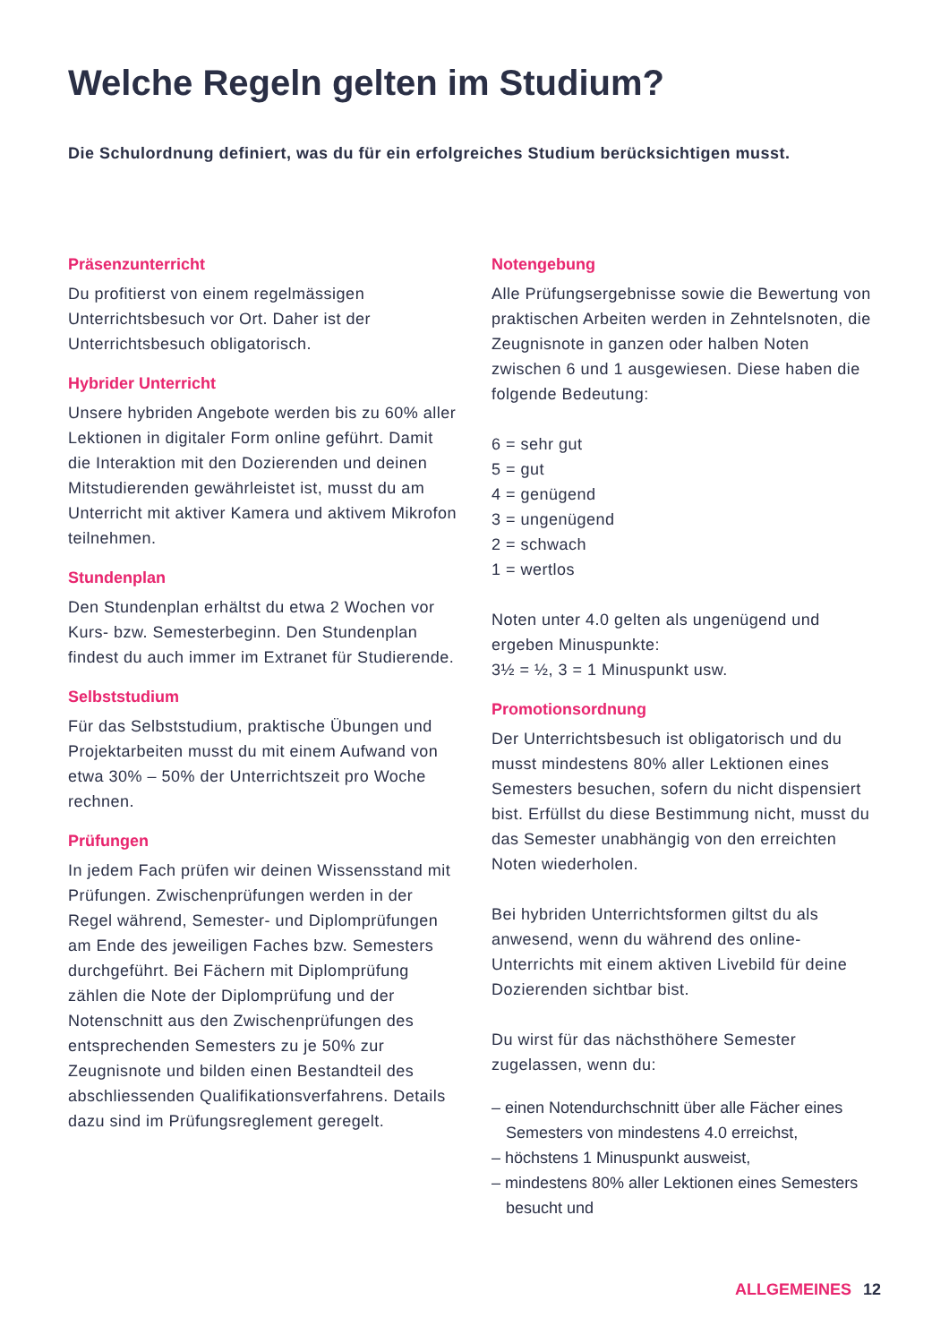Welche Regeln gelten im Studium?
Die Schulordnung definiert, was du für ein erfolgreiches Studium berücksichtigen musst.
Präsenzunterricht
Du profitierst von einem regelmässigen Unterrichtsbesuch vor Ort. Daher ist der Unterrichtsbesuch obligatorisch.
Hybrider Unterricht
Unsere hybriden Angebote werden bis zu 60% aller Lektionen in digitaler Form online geführt. Damit die Interaktion mit den Dozierenden und deinen Mitstudierenden gewährleistet ist, musst du am Unterricht mit aktiver Kamera und aktivem Mikrofon teilnehmen.
Stundenplan
Den Stundenplan erhältst du etwa 2 Wochen vor Kurs- bzw. Semesterbeginn. Den Stundenplan findest du auch immer im Extranet für Studierende.
Selbststudium
Für das Selbststudium, praktische Übungen und Projektarbeiten musst du mit einem Aufwand von etwa 30% – 50% der Unterrichtszeit pro Woche rechnen.
Prüfungen
In jedem Fach prüfen wir deinen Wissensstand mit Prüfungen. Zwischenprüfungen werden in der Regel während, Semester- und Diplomprüfungen am Ende des jeweiligen Faches bzw. Semesters durchgeführt. Bei Fächern mit Diplomprüfung zählen die Note der Diplomprüfung und der Notenschnitt aus den Zwischenprüfungen des entsprechenden Semesters zu je 50% zur Zeugnisnote und bilden einen Bestandteil des abschliessenden Qualifikationsverfahrens. Details dazu sind im Prüfungsreglement geregelt.
Notengebung
Alle Prüfungsergebnisse sowie die Bewertung von praktischen Arbeiten werden in Zehntelsnoten, die Zeugnisnote in ganzen oder halben Noten zwischen 6 und 1 ausgewiesen. Diese haben die folgende Bedeutung:
6 = sehr gut
5 = gut
4 = genügend
3 = ungenügend
2 = schwach
1 = wertlos
Noten unter 4.0 gelten als ungenügend und ergeben Minuspunkte:
3½ = ½, 3 = 1 Minuspunkt usw.
Promotionsordnung
Der Unterrichtsbesuch ist obligatorisch und du musst mindestens 80% aller Lektionen eines Semesters besuchen, sofern du nicht dispensiert bist. Erfüllst du diese Bestimmung nicht, musst du das Semester unabhängig von den erreichten Noten wiederholen.
Bei hybriden Unterrichtsformen giltst du als anwesend, wenn du während des online-Unterrichts mit einem aktiven Livebild für deine Dozierenden sichtbar bist.
Du wirst für das nächsthöhere Semester zugelassen, wenn du:
– einen Notendurchschnitt über alle Fächer eines Semesters von mindestens 4.0 erreichst,
– höchstens 1 Minuspunkt ausweist,
– mindestens 80% aller Lektionen eines Semesters besucht und
ALLGEMEINES 12